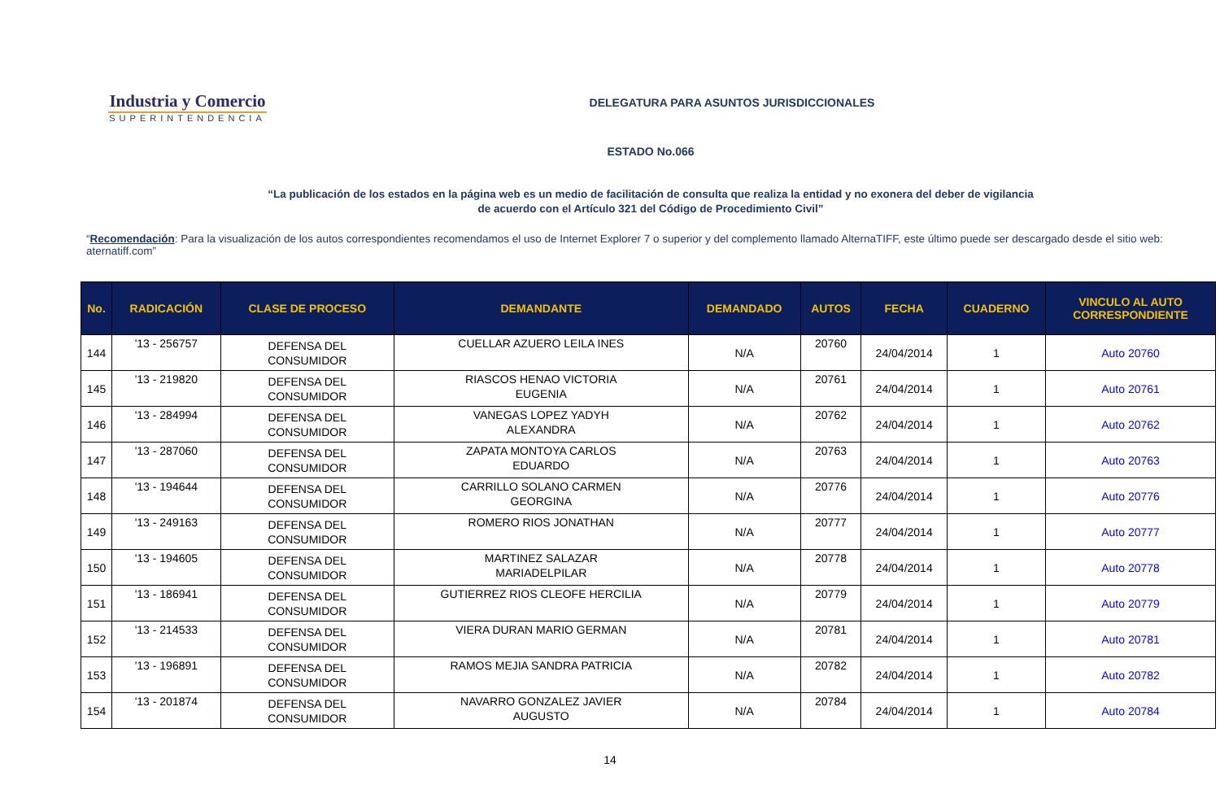Industria y Comercio
SUPERINTENDENCIA
DELEGATURA PARA ASUNTOS JURISDICCIONALES
ESTADO No.066
“La publicación de los estados en la página web es un medio de facilitación de consulta que realiza la entidad y no exonera del deber de vigilancia
de acuerdo con el Artículo 321 del Código de Procedimiento Civil”
“Recomendación: Para la visualización de los autos correspondientes recomendamos el uso de Internet Explorer 7 o superior y del complemento llamado AlternaTIFF, este último puede ser descargado desde el sitio web: aternatiff.com”
| No. | RADICACIÓN | CLASE DE PROCESO | DEMANDANTE | DEMANDADO | AUTOS | FECHA | CUADERNO | VINCULO AL AUTO CORRESPONDIENTE |
| --- | --- | --- | --- | --- | --- | --- | --- | --- |
| 144 | '13 - 256757 | DEFENSA DEL CONSUMIDOR | CUELLAR AZUERO LEILA INES | N/A | 20760 | 24/04/2014 | 1 | Auto 20760 |
| 145 | '13 - 219820 | DEFENSA DEL CONSUMIDOR | RIASCOS HENAO VICTORIA EUGENIA | N/A | 20761 | 24/04/2014 | 1 | Auto 20761 |
| 146 | '13 - 284994 | DEFENSA DEL CONSUMIDOR | VANEGAS LOPEZ YADYH ALEXANDRA | N/A | 20762 | 24/04/2014 | 1 | Auto 20762 |
| 147 | '13 - 287060 | DEFENSA DEL CONSUMIDOR | ZAPATA MONTOYA CARLOS EDUARDO | N/A | 20763 | 24/04/2014 | 1 | Auto 20763 |
| 148 | '13 - 194644 | DEFENSA DEL CONSUMIDOR | CARRILLO SOLANO CARMEN GEORGINA | N/A | 20776 | 24/04/2014 | 1 | Auto 20776 |
| 149 | '13 - 249163 | DEFENSA DEL CONSUMIDOR | ROMERO RIOS JONATHAN | N/A | 20777 | 24/04/2014 | 1 | Auto 20777 |
| 150 | '13 - 194605 | DEFENSA DEL CONSUMIDOR | MARTINEZ SALAZAR MARIADELPILAR | N/A | 20778 | 24/04/2014 | 1 | Auto 20778 |
| 151 | '13 - 186941 | DEFENSA DEL CONSUMIDOR | GUTIERREZ RIOS CLEOFE HERCILIA | N/A | 20779 | 24/04/2014 | 1 | Auto 20779 |
| 152 | '13 - 214533 | DEFENSA DEL CONSUMIDOR | VIERA DURAN MARIO GERMAN | N/A | 20781 | 24/04/2014 | 1 | Auto 20781 |
| 153 | '13 - 196891 | DEFENSA DEL CONSUMIDOR | RAMOS MEJIA SANDRA PATRICIA | N/A | 20782 | 24/04/2014 | 1 | Auto 20782 |
| 154 | '13 - 201874 | DEFENSA DEL CONSUMIDOR | NAVARRO GONZALEZ JAVIER AUGUSTO | N/A | 20784 | 24/04/2014 | 1 | Auto 20784 |
14